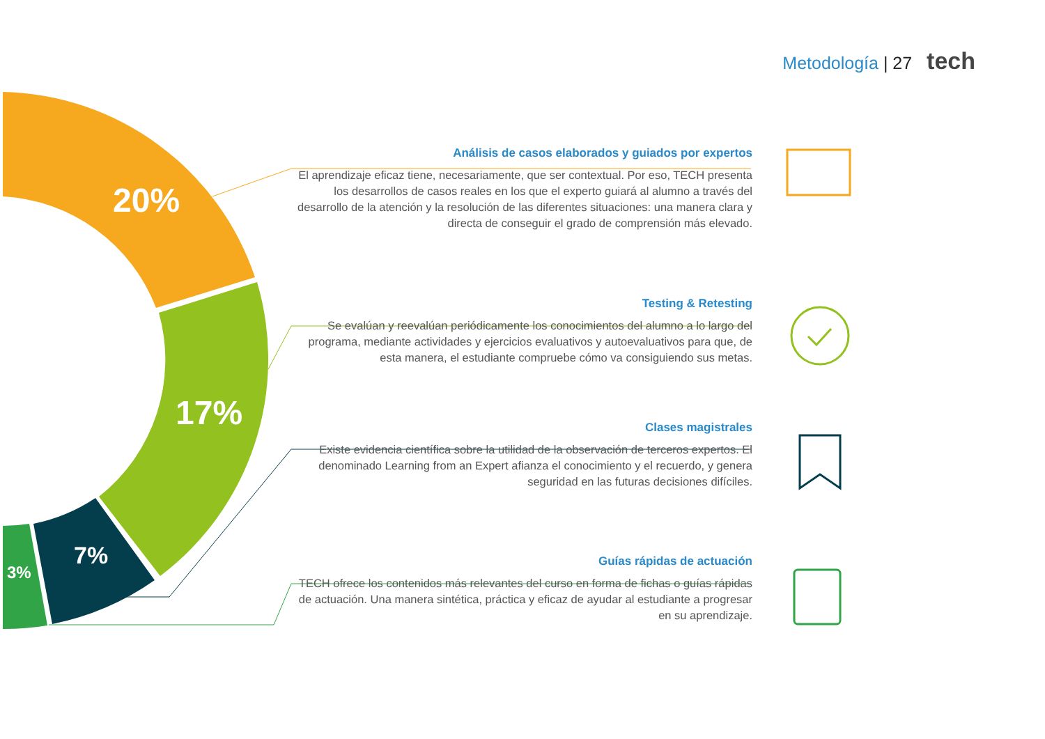Metodología | 27 tech
20%
17%
7%
3%
Análisis de casos elaborados y guiados por expertos
El aprendizaje eficaz tiene, necesariamente, que ser contextual. Por eso, TECH presenta los desarrollos de casos reales en los que el experto guiará al alumno a través del desarrollo de la atención y la resolución de las diferentes situaciones: una manera clara y directa de conseguir el grado de comprensión más elevado.
Testing & Retesting
Se evalúan y reevalúan periódicamente los conocimientos del alumno a lo largo del programa, mediante actividades y ejercicios evaluativos y autoevaluativos para que, de esta manera, el estudiante compruebe cómo va consiguiendo sus metas.
Clases magistrales
Existe evidencia científica sobre la utilidad de la observación de terceros expertos. El denominado Learning from an Expert afianza el conocimiento y el recuerdo, y genera seguridad en las futuras decisiones difíciles.
Guías rápidas de actuación
TECH ofrece los contenidos más relevantes del curso en forma de fichas o guías rápidas de actuación. Una manera sintética, práctica y eficaz de ayudar al estudiante a progresar en su aprendizaje.